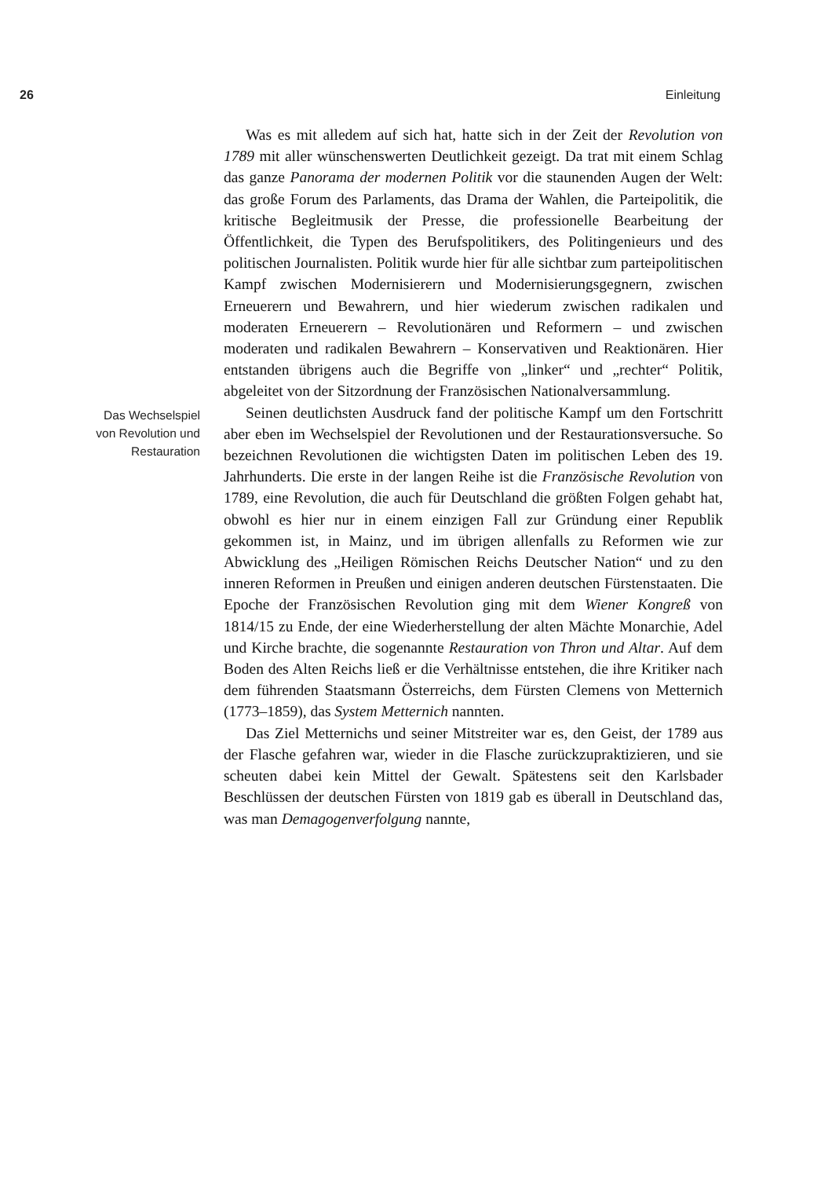26 Einleitung
Was es mit alledem auf sich hat, hatte sich in der Zeit der Revolution von 1789 mit aller wünschenswerten Deutlichkeit gezeigt. Da trat mit einem Schlag das ganze Panorama der modernen Politik vor die staunenden Augen der Welt: das große Forum des Parlaments, das Drama der Wahlen, die Parteipolitik, die kritische Begleitmusik der Presse, die professionelle Bearbeitung der Öffentlichkeit, die Typen des Berufspolitikers, des Politingenieurs und des politischen Journalisten. Politik wurde hier für alle sichtbar zum parteipolitischen Kampf zwischen Modernisierern und Modernisierungsgegnern, zwischen Erneuerern und Bewahrern, und hier wiederum zwischen radikalen und moderaten Erneuerern – Revolutionären und Reformern – und zwischen moderaten und radikalen Bewahrern – Konservativen und Reaktionären. Hier entstanden übrigens auch die Begriffe von „linker“ und „rechter“ Politik, abgeleitet von der Sitzordnung der Französischen Nationalversammlung.
Das Wechselspiel
von Revolution und
Restauration
Seinen deutlichsten Ausdruck fand der politische Kampf um den Fortschritt aber eben im Wechselspiel der Revolutionen und der Restaurationsversuche. So bezeichnen Revolutionen die wichtigsten Daten im politischen Leben des 19. Jahrhunderts. Die erste in der langen Reihe ist die Französische Revolution von 1789, eine Revolution, die auch für Deutschland die größten Folgen gehabt hat, obwohl es hier nur in einem einzigen Fall zur Gründung einer Republik gekommen ist, in Mainz, und im übrigen allenfalls zu Reformen wie zur Abwicklung des „Heiligen Römischen Reichs Deutscher Nation“ und zu den inneren Reformen in Preußen und einigen anderen deutschen Fürstenstaaten. Die Epoche der Französischen Revolution ging mit dem Wiener Kongreß von 1814/15 zu Ende, der eine Wiederherstellung der alten Mächte Monarchie, Adel und Kirche brachte, die sogenannte Restauration von Thron und Altar. Auf dem Boden des Alten Reichs ließ er die Verhältnisse entstehen, die ihre Kritiker nach dem führenden Staatsmann Österreichs, dem Fürsten Clemens von Metternich (1773–1859), das System Metternich nannten.
Das Ziel Metternichs und seiner Mitstreiter war es, den Geist, der 1789 aus der Flasche gefahren war, wieder in die Flasche zurückzupraktizieren, und sie scheuten dabei kein Mittel der Gewalt. Spätestens seit den Karlsbader Beschlüssen der deutschen Fürsten von 1819 gab es überall in Deutschland das, was man Demagogenverfolgung nannte,